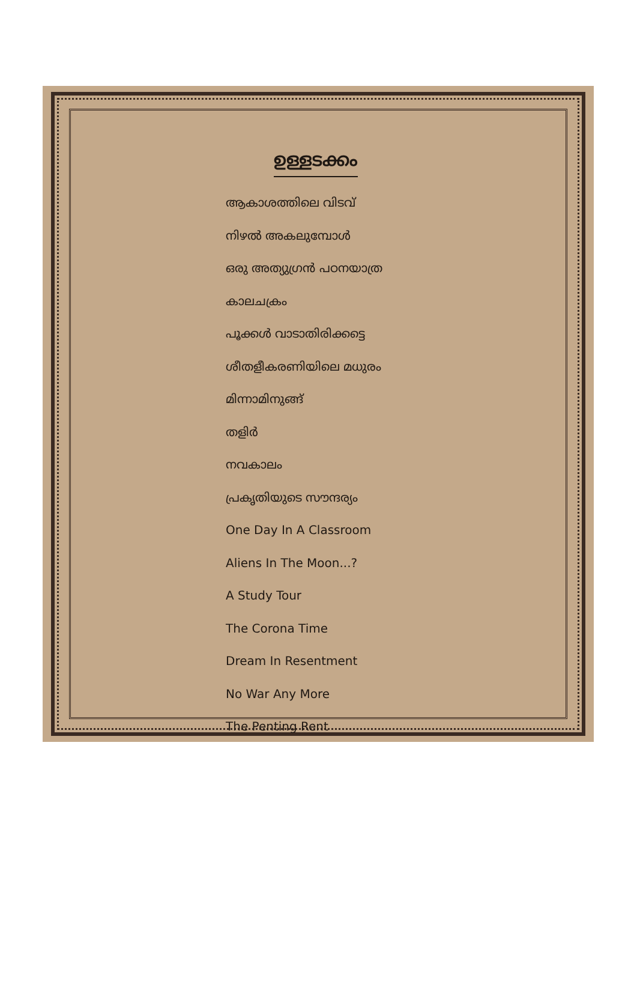ഉള്ളടക്കം
ആകാശത്തിലെ വിടവ്
നിഴൽ അകലുമ്പോൾ
ഒരു അത്യുഗ്രൻ പഠനയാത്ര
കാലചക്രം
പൂക്കൾ വാടാതിരിക്കട്ടെ
ശീതളീകരണിയിലെ മധുരം
മിന്നാമിനുങ്ങ്
തളിർ
നവകാലം
പ്രകൃതിയുടെ സൗന്ദര്യം
One Day In A Classroom
Aliens In The Moon...?
A Study Tour
The Corona Time
Dream In Resentment
No War Any More
The Penting Rent